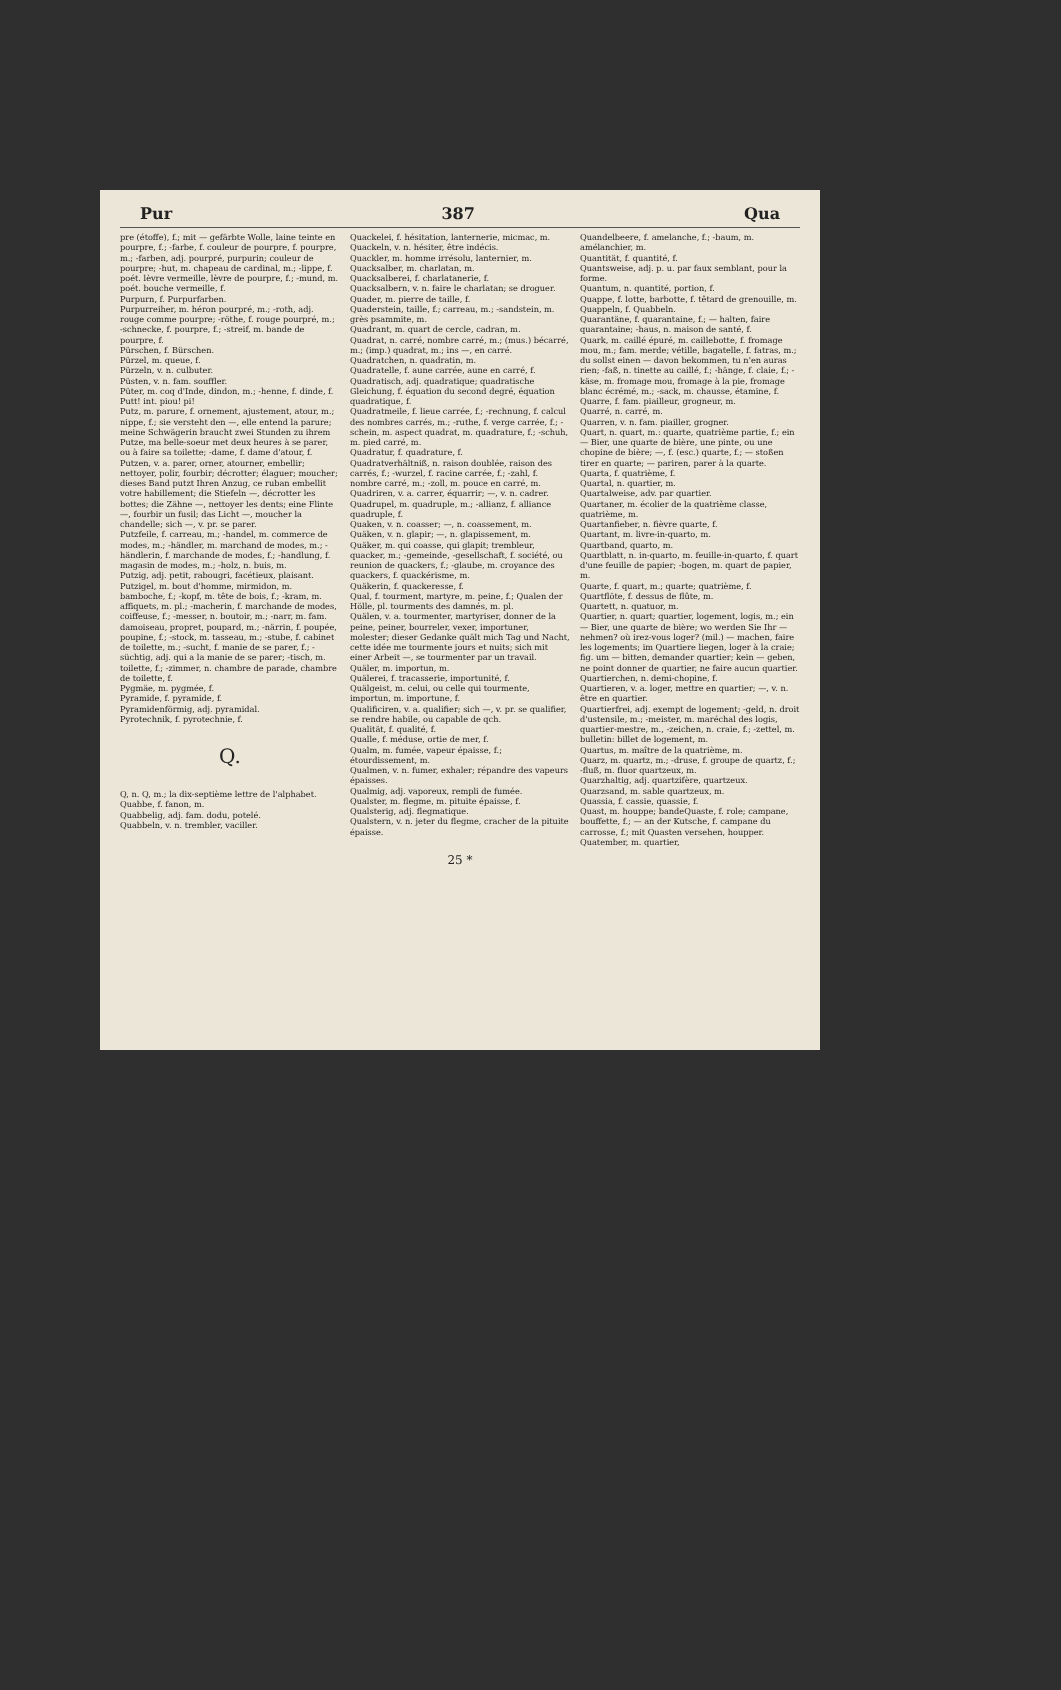Pur 387 Qua
pre (étoffe), f.; mit — gefärbte Wolle, laine teinte en pourpre, f.; -farbe, f. couleur de pourpre, f. pourpre, m.; -farben, adj. pourpré, purpurin; couleur de pourpre; -hut, m. chapeau de cardinal, m.; -lippe, f. poét. lèvre vermeille, lèvre de pourpre, f.; -mund, m. poét. bouche vermeille, f.
Purpurn, f. Purpurfarben.
Purpurreiher, m. héron pourpré, m.; -roth, adj. rouge comme pourpre; -röthe, f. rouge pourpré, m.; -schnecke, f. pourpre, f.; -streif, m. bande de pourpre, f.
Pürschen, f. Bürschen.
Pürzel, m. queue, f.
Pürzeln, v. n. culbuter.
Püsten, v. n. fam. souffler.
Püter, m. coq d'Inde, dindon, m.; -henne, f. dinde, f.
Putt! int. piou! pi!
Putz, m. parure, f. ornement, ajustement, atour, m.; nippe, f.; sie versteht den —, elle entend la parure; meine Schwägerin braucht zwei Stunden zu ihrem Putze, ma belle-soeur met deux heures à se parer, ou à faire sa toilette; -dame, f. dame d'atour, f.
Putzen, v. a. parer, orner, atourner, embellir; nettoyer, polir, fourbir; décrotter; élaguer; moucher; dieses Band putzt Ihren Anzug, ce ruban embellit votre habillement; die Stiefeln —, décrotter les bottes; die Zähne —, nettoyer les dents; eine Flinte —, fourbir un fusil; das Licht —, moucher la chandelle; sich —, v. pr. se parer.
Putzfeile, f. carreau, m.; -handel, m. commerce de modes, m.; -händler, m. marchand de modes, m.; -händlerin, f. marchande de modes, f.; -handlung, f. magasin de modes, m.; -holz, n. buis, m.
Putzig, adj. petit, rabougri, facétieux, plaisant.
Putzigel, m. bout d'homme, mirmidon, m. bamboche, f.; -kopf, m. tête de bois, f.; -kram, m. affiquets, m. pl.; -macherin, f. marchande de modes, coiffeuse, f.; -messer, n. boutoir, m.; -narr, m. fam. damoiseau, propret, poupard, m.; -närrin, f. poupée, poupine, f.; -stock, m. tasseau, m.; -stube, f. cabinet de toilette, m.; -sucht, f. manie de se parer, f.; -süchtig, adj. qui a la manie de se parer; -tisch, m. toilette, f.; -zimmer, n. chambre de parade, chambre de toilette, f.
Pygmäe, m. pygmée, f.
Pyramide, f. pyramide, f.
Pyramidenförmig, adj. pyramidal.
Pyrotechnik, f. pyrotechnie, f.
Q.
Q, n. Q, m.; la dix-septième lettre de l'alphabet.
Quabbe, f. fanon, m.
Quabbelig, adj. fam. dodu, potelé.
Quabbeln, v. n. trembler, vaciller.
Quackelei, f. hésitation, lanternerie, micmac, m.
Quackeln, v. n. hésiter, être indécis.
Quackler, m. homme irrésolu, lanternier, m.
Quacksalber, m. charlatan, m.
Quacksalberei, f. charlatanerie, f.
Quacksalbern, v. n. faire le charlatan; se droguer.
Quader, m. pierre de taille, f.
Quaderstein, taille, f.; carreau, m.; -sandstein, m. grès psammite, m.
Quadrant, m. quart de cercle, cadran, m.
Quadrat, n. carré, nombre carré, m.; (mus.) bécarré, m.; (imp.) quadrat, m.; ins —, en carré.
Quadratchen, n. quadratin, m.
Quadratelle, f. aune carrée, aune en carré, f.
Quadratisch, adj. quadratique; quadratische Gleichung, f. équation du second degré, équation quadratique, f.
Quadratmeile, f. lieue carrée, f.; -rechnung, f. calcul des nombres carrés, m.; -ruthe, f. verge carrée, f.; -schein, m. aspect quadrat, m. quadrature, f.; -schuh, m. pied carré, m.
Quadratur, f. quadrature, f.
Quadratverhältniß, n. raison doublée, raison des carrés, f.; -wurzel, f. racine carrée, f.; -zahl, f. nombre carré, m.; -zoll, m. pouce en carré, m.
Quadriren, v. a. carrer, équarrir; —, v. n. cadrer.
Quadrupel, m. quadruple, m.; -allianz, f. alliance quadruple, f.
Quaken, v. n. coasser; —, n. coassement, m.
Quäken, v. n. glapir; —, n. glapissement, m.
Quäker, m. qui coasse, qui glapit; trembleur, quacker, m.; -gemeinde, -gesellschaft, f. société, ou reunion de quackers, f.; -glaube, m. croyance des quackers, f. quackérisme, m.
Quäkerin, f. quackeresse, f.
Qual, f. tourment, martyre, m. peine, f.; Qualen der Hölle, pl. tourments des damnés, m. pl.
Quälen, v. a. tourmenter, martyriser, donner de la peine, peiner, bourreler, vexer, importuner, molester; dieser Gedanke quält mich Tag und Nacht, cette idée me tourmente jours et nuits; sich mit einer Arbeit —, se tourmenter par un travail.
Quäler, m. importun, m.
Quälerei, f. tracasserie, importunité, f.
Quälgeist, m. celui, ou celle qui tourmente, importun, m. importune, f.
Qualificiren, v. a. qualifier; sich —, v. pr. se qualifier, se rendre habile, ou capable de qch.
Qualität, f. qualité, f.
Qualle, f. méduse, ortie de mer, f.
Qualm, m. fumée, vapeur épaisse, f.; étourdissement, m.
Qualmen, v. n. fumer, exhaler; répandre des vapeurs épaisses.
Qualmig, adj. vaporeux, rempli de fumée.
Qualster, m. flegme, m. pituite épaisse, f.
Qualsterig, adj. flegmatique.
Qualstern, v. n. jeter du flegme, cracher de la pituite épaisse.
Quandelbeere, f. amelanche, f.; -baum, m. amélanchier, m.
Quantität, f. quantité, f.
Quantsweise, adj. p. u. par faux semblant, pour la forme.
Quantum, n. quantité, portion, f.
Quappe, f. lotte, barbotte, f. têtard de grenouille, m.
Quappeln, f. Quabbeln.
Quarantäne, f. quarantaine, f.; — halten, faire quarantaine; -haus, n. maison de santé, f.
Quark, m. caillé épuré, m. caillebotte, f. fromage mou, m.; fam. merde; vétille, bagatelle, f. fatras, m.; du sollst einen — davon bekommen, tu n'en auras rien; -faß, n. tinette au caillé, f.; -hänge, f. claie, f.; -käse, m. fromage mou, fromage à la pie, fromage blanc écrémé, m.; -sack, m. chausse, étamine, f.
Quarre, f. fam. piailleur, grogneur, m.
Quarré, n. carré, m.
Quarren, v. n. fam. piailler, grogner.
Quart, n. quart, m.: quarte, quatrième partie, f.; ein — Bier, une quarte de bière, une pinte, ou une chopine de bière; —, f. (esc.) quarte, f.; — stoßen tirer en quarte; — pariren, parer à la quarte.
Quarta, f. quatrième, f.
Quartal, n. quartier, m.
Quartalweise, adv. par quartier.
Quartaner, m. écolier de la quatrième classe, quatrième, m.
Quartanfieber, n. fièvre quarte, f.
Quartant, m. livre-in-quarto, m.
Quartband, quarto, m.
Quartblatt, n. in-quarto, m. feuille-in-quarto, f. quart d'une feuille de papier; -bogen, m. quart de papier, m.
Quarte, f. quart, m.; quarte; quatrième, f.
Quartflöte, f. dessus de flûte, m.
Quartett, n. quatuor, m.
Quartier, n. quart; quartier, logement, logis, m.; ein — Bier, une quarte de bière; wo werden Sie Ihr — nehmen? où irez-vous loger? (mil.) — machen, faire les logements; im Quartiere liegen, loger à la craie; fig. um — bitten, demander quartier; kein — geben, ne point donner de quartier, ne faire aucun quartier.
Quartierchen, n. demi-chopine, f.
Quartieren, v. a. loger, mettre en quartier; —, v. n. être en quartier.
Quartierfrei, adj. exempt de logement; -geld, n. droit d'ustensile, m.; -meister, m. maréchal des logis, quartier-mestre, m., -zeichen, n. craie, f.; -zettel, m. bulletin: billet de logement, m.
Quartus, m. maître de la quatrième, m.
Quarz, m. quartz, m.; -druse, f. groupe de quartz, f.; -fluß, m. fluor quartzeux, m.
Quarzhaltig, adj. quartzifère, quartzeux.
Quarzsand, m. sable quartzeux, m.
Quassia, f. cassie, quassie, f.
Quast, m. houppe; bandeQuaste, f. role; campane, bouffette, f.; — an der Kutsche, f. campane du carrosse, f.; mit Quasten versehen, houpper.
Quatember, m. quartier,
25 *